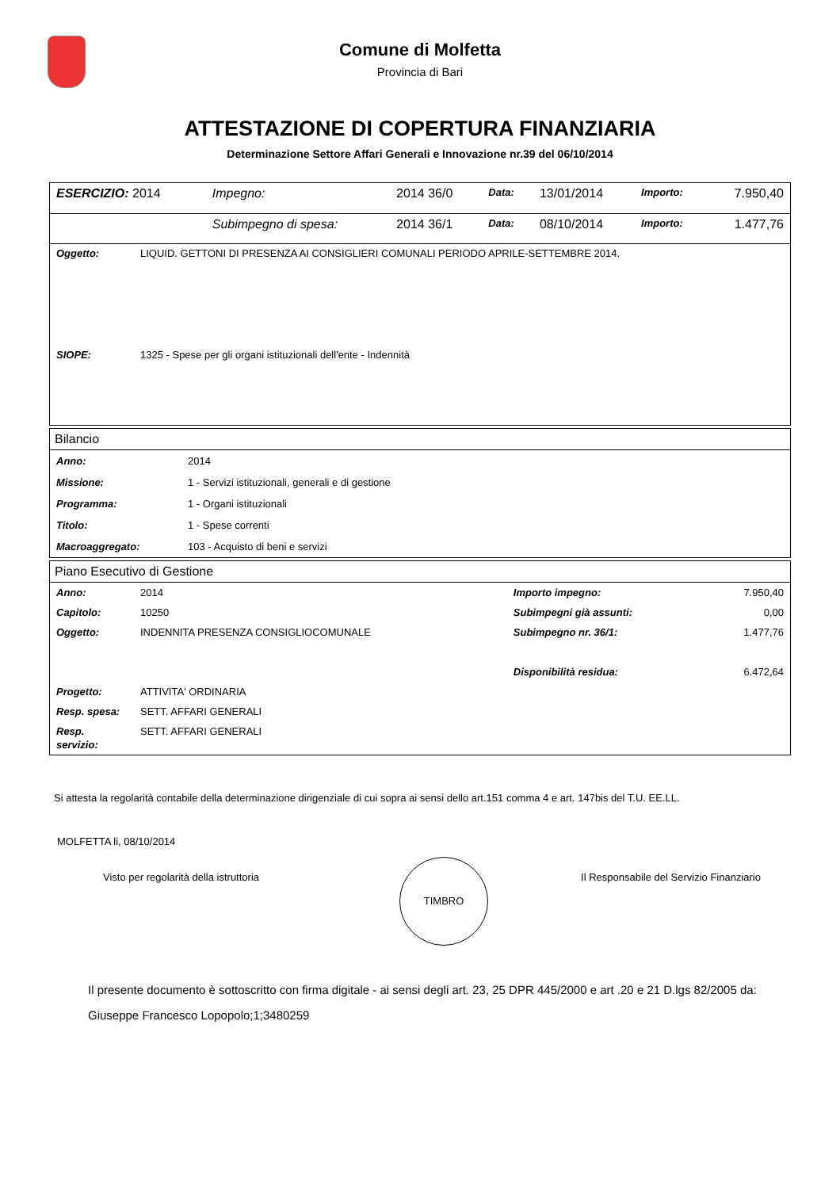Comune di Molfetta
Provincia di Bari
ATTESTAZIONE DI COPERTURA FINANZIARIA
Determinazione Settore Affari Generali e Innovazione nr.39 del 06/10/2014
| ESERCIZIO: 2014 | Impegno: | 2014 36/0 | Data: | 13/01/2014 | Importo: | 7.950,40 |
| | Subimpegno di spesa: | 2014 36/1 | Data: | 08/10/2014 | Importo: | 1.477,76 |
| Oggetto: | LIQUID. GETTONI DI PRESENZA AI CONSIGLIERI COMUNALI PERIODO APRILE-SETTEMBRE 2014. |
| SIOPE: | 1325 - Spese per gli organi istituzionali dell'ente - Indennità |
Bilancio
| Anno: | 2014 |
| Missione: | 1 - Servizi istituzionali, generali e di gestione |
| Programma: | 1 - Organi istituzionali |
| Titolo: | 1 - Spese correnti |
| Macroaggregato: | 103 - Acquisto di beni e servizi |
Piano Esecutivo di Gestione
| Anno: | 2014 | Importo impegno: | 7.950,40 |
| Capitolo: | 10250 | Subimpegni già assunti: | 0,00 |
| Oggetto: | INDENNITA PRESENZA CONSIGLIOCOMUNALE | Subimpegno nr. 36/1: | 1.477,76 |
| | | Disponibilità residua: | 6.472,64 |
| Progetto: | ATTIVITA' ORDINARIA | | |
| Resp. spesa: | SETT. AFFARI GENERALI | | |
| Resp. servizio: | SETT. AFFARI GENERALI | | |
Si attesta la regolarità contabile della determinazione dirigenziale di cui sopra ai sensi dello art.151 comma 4 e art. 147bis del T.U. EE.LL.
MOLFETTA li, 08/10/2014
Visto per regolarità della istruttoria
TIMBRO
Il Responsabile del Servizio Finanziario
Il presente documento è sottoscritto con firma digitale - ai sensi degli art. 23, 25 DPR 445/2000 e art .20 e 21 D.lgs 82/2005 da:
Giuseppe Francesco Lopopolo;1;3480259